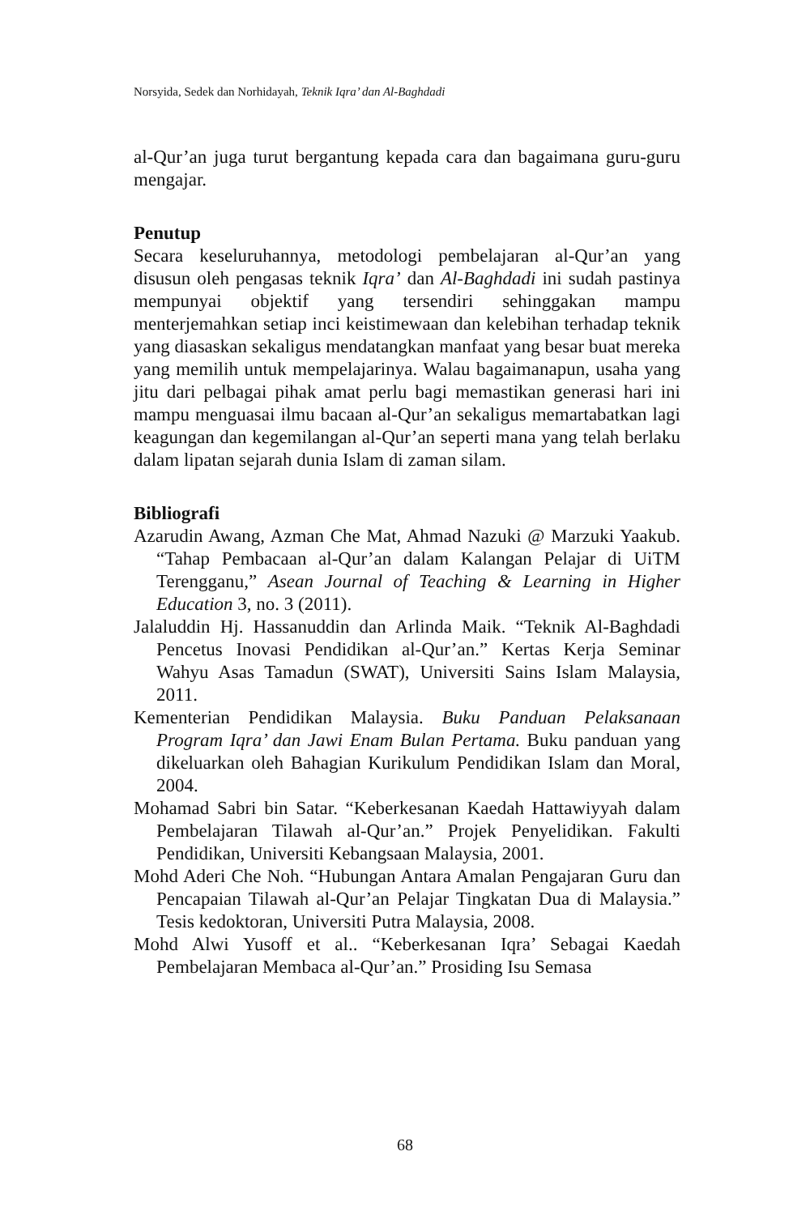Norsyida, Sedek dan Norhidayah, Teknik Iqra’ dan Al-Baghdadi
al-Qur’an juga turut bergantung kepada cara dan bagaimana guru-guru mengajar.
Penutup
Secara keseluruhannya, metodologi pembelajaran al-Qur’an yang disusun oleh pengasas teknik Iqra’ dan Al-Baghdadi ini sudah pastinya mempunyai objektif yang tersendiri sehinggakan mampu menterjemahkan setiap inci keistimewaan dan kelebihan terhadap teknik yang diasaskan sekaligus mendatangkan manfaat yang besar buat mereka yang memilih untuk mempelajarinya. Walau bagaimanapun, usaha yang jitu dari pelbagai pihak amat perlu bagi memastikan generasi hari ini mampu menguasai ilmu bacaan al-Qur’an sekaligus memartabatkan lagi keagungan dan kegemilangan al-Qur’an seperti mana yang telah berlaku dalam lipatan sejarah dunia Islam di zaman silam.
Bibliografi
Azarudin Awang, Azman Che Mat, Ahmad Nazuki @ Marzuki Yaakub. “Tahap Pembacaan al-Qur’an dalam Kalangan Pelajar di UiTM Terengganu,” Asean Journal of Teaching & Learning in Higher Education 3, no. 3 (2011).
Jalaluddin Hj. Hassanuddin dan Arlinda Maik. “Teknik Al-Baghdadi Pencetus Inovasi Pendidikan al-Qur’an.” Kertas Kerja Seminar Wahyu Asas Tamadun (SWAT), Universiti Sains Islam Malaysia, 2011.
Kementerian Pendidikan Malaysia. Buku Panduan Pelaksanaan Program Iqra’ dan Jawi Enam Bulan Pertama. Buku panduan yang dikeluarkan oleh Bahagian Kurikulum Pendidikan Islam dan Moral, 2004.
Mohamad Sabri bin Satar. “Keberkesanan Kaedah Hattawiyyah dalam Pembelajaran Tilawah al-Qur’an.” Projek Penyelidikan. Fakulti Pendidikan, Universiti Kebangsaan Malaysia, 2001.
Mohd Aderi Che Noh. “Hubungan Antara Amalan Pengajaran Guru dan Pencapaian Tilawah al-Qur’an Pelajar Tingkatan Dua di Malaysia.” Tesis kedoktoran, Universiti Putra Malaysia, 2008.
Mohd Alwi Yusoff et al.. “Keberkesanan Iqra’ Sebagai Kaedah Pembelajaran Membaca al-Qur’an.” Prosiding Isu Semasa
68